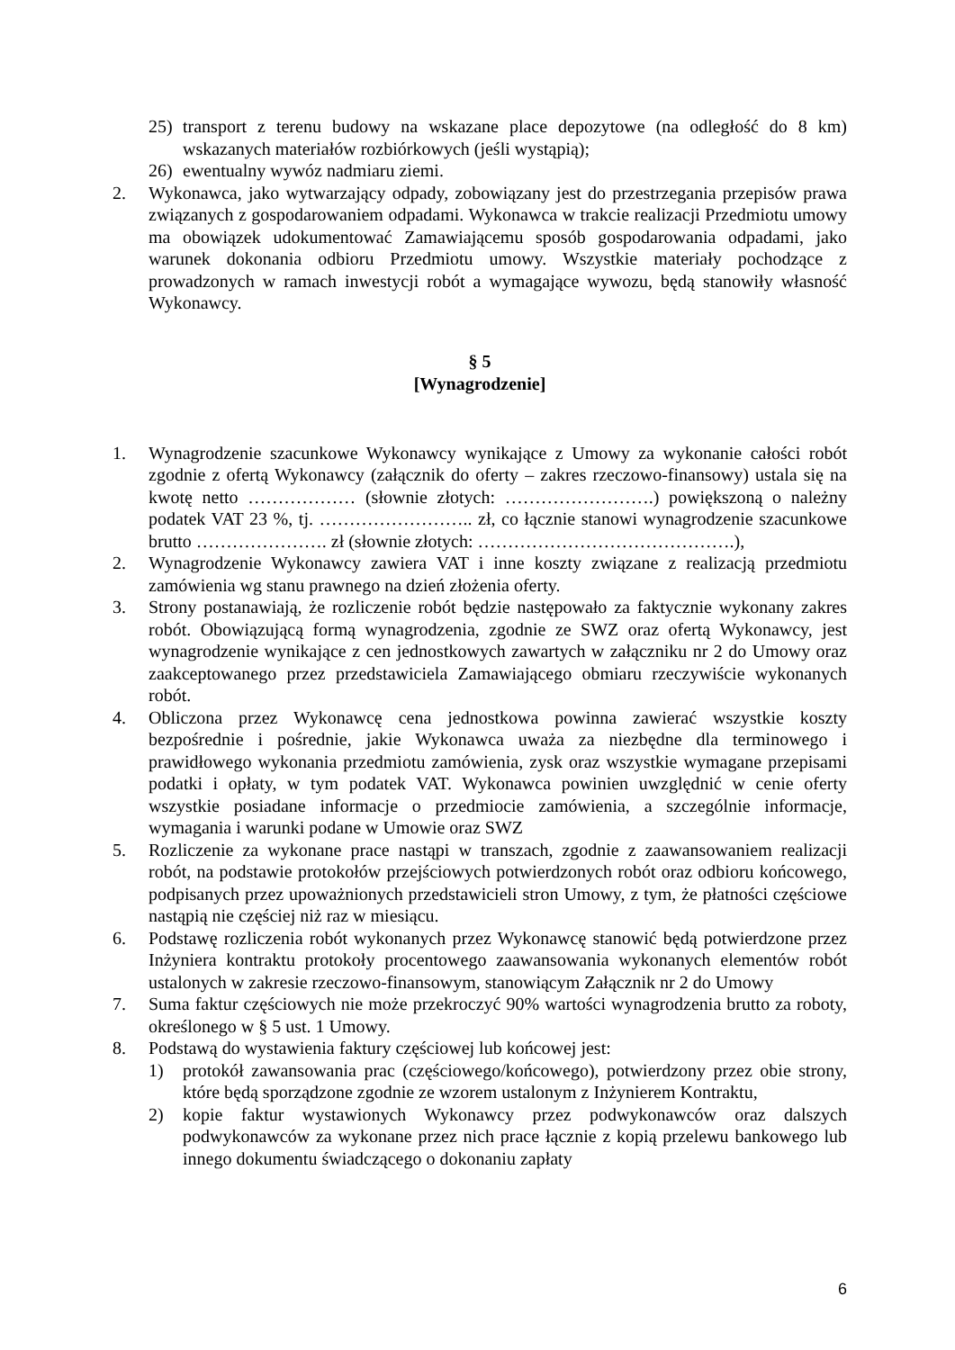25) transport z terenu budowy na wskazane place depozytowe (na odległość do 8 km) wskazanych materiałów rozbiórkowych (jeśli wystąpią);
26) ewentualny wywóz nadmiaru ziemi.
2. Wykonawca, jako wytwarzający odpady, zobowiązany jest do przestrzegania przepisów prawa związanych z gospodarowaniem odpadami. Wykonawca w trakcie realizacji Przedmiotu umowy ma obowiązek udokumentować Zamawiającemu sposób gospodarowania odpadami, jako warunek dokonania odbioru Przedmiotu umowy. Wszystkie materiały pochodzące z prowadzonych w ramach inwestycji robót a wymagające wywozu, będą stanowiły własność Wykonawcy.
§ 5
[Wynagrodzenie]
1. Wynagrodzenie szacunkowe Wykonawcy wynikające z Umowy za wykonanie całości robót zgodnie z ofertą Wykonawcy (załącznik do oferty – zakres rzeczowo-finansowy) ustala się na kwotę netto ……………… (słownie złotych: …………………….) powiększoną o należny podatek VAT 23 %, tj. …………………….. zł, co łącznie stanowi wynagrodzenie szacunkowe brutto …………………. zł (słownie złotych: …………………………………….),
2. Wynagrodzenie Wykonawcy zawiera VAT i inne koszty związane z realizacją przedmiotu zamówienia wg stanu prawnego na dzień złożenia oferty.
3. Strony postanawiają, że rozliczenie robót będzie następowało za faktycznie wykonany zakres robót. Obowiązującą formą wynagrodzenia, zgodnie ze SWZ oraz ofertą Wykonawcy, jest wynagrodzenie wynikające z cen jednostkowych zawartych w załączniku nr 2 do Umowy oraz zaakceptowanego przez przedstawiciela Zamawiającego obmiaru rzeczywiście wykonanych robót.
4. Obliczona przez Wykonawcę cena jednostkowa powinna zawierać wszystkie koszty bezpośrednie i pośrednie, jakie Wykonawca uważa za niezbędne dla terminowego i prawidłowego wykonania przedmiotu zamówienia, zysk oraz wszystkie wymagane przepisami podatki i opłaty, w tym podatek VAT. Wykonawca powinien uwzględnić w cenie oferty wszystkie posiadane informacje o przedmiocie zamówienia, a szczególnie informacje, wymagania i warunki podane w Umowie oraz SWZ
5. Rozliczenie za wykonane prace nastąpi w transzach, zgodnie z zaawansowaniem realizacji robót, na podstawie protokołów przejściowych potwierdzonych robót oraz odbioru końcowego, podpisanych przez upoważnionych przedstawicieli stron Umowy, z tym, że płatności częściowe nastąpią nie częściej niż raz w miesiącu.
6. Podstawę rozliczenia robót wykonanych przez Wykonawcę stanowić będą potwierdzone przez Inżyniera kontraktu protokoły procentowego zaawansowania wykonanych elementów robót ustalonych w zakresie rzeczowo-finansowym, stanowiącym Załącznik nr 2 do Umowy
7. Suma faktur częściowych nie może przekroczyć 90% wartości wynagrodzenia brutto za roboty, określonego w § 5 ust. 1 Umowy.
8. Podstawą do wystawienia faktury częściowej lub końcowej jest:
1) protokół zawansowania prac (częściowego/końcowego), potwierdzony przez obie strony, które będą sporządzone zgodnie ze wzorem ustalonym z Inżynierem Kontraktu,
2) kopie faktur wystawionych Wykonawcy przez podwykonawców oraz dalszych podwykonawców za wykonane przez nich prace łącznie z kopią przelewu bankowego lub innego dokumentu świadczącego o dokonaniu zapłaty
6